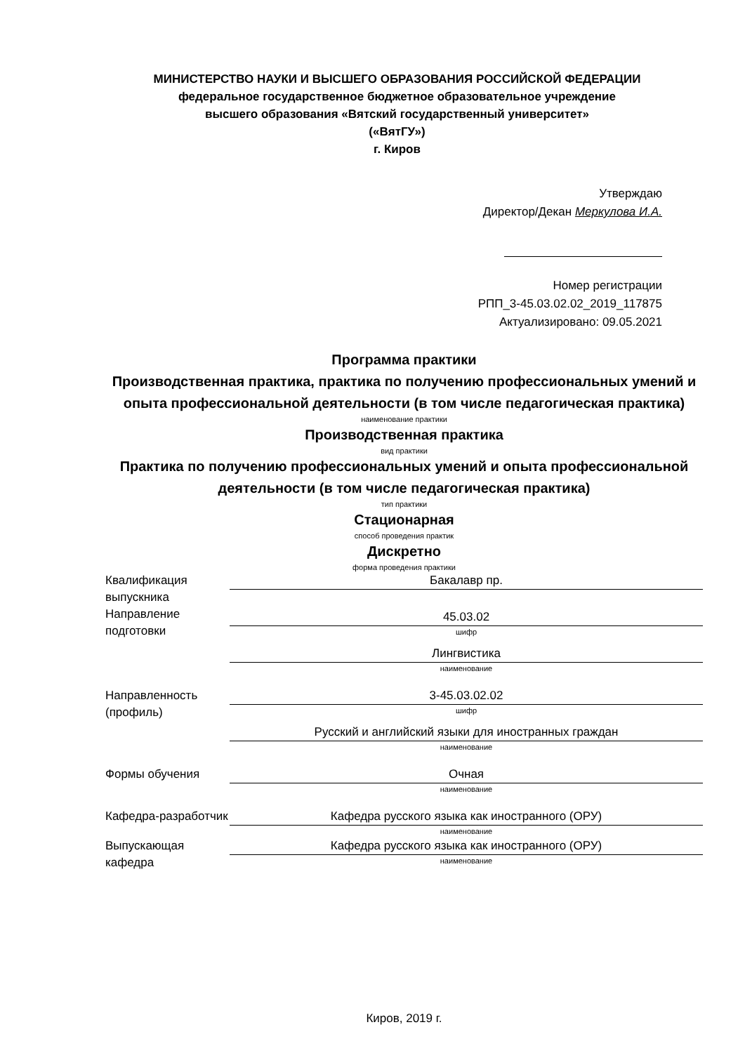МИНИСТЕРСТВО НАУКИ И ВЫСШЕГО ОБРАЗОВАНИЯ РОССИЙСКОЙ ФЕДЕРАЦИИ
федеральное государственное бюджетное образовательное учреждение
высшего образования «Вятский государственный университет»
(«ВятГУ»)
г. Киров
Утверждаю
Директор/Декан Меркулова И.А.
Номер регистрации
РПП_3-45.03.02.02_2019_117875
Актуализировано: 09.05.2021
Программа практики
Производственная практика, практика по получению профессиональных умений и опыта профессиональной деятельности (в том числе педагогическая практика)
наименование практики
Производственная практика
вид практики
Практика по получению профессиональных умений и опыта профессиональной деятельности (в том числе педагогическая практика)
тип практики
Стационарная
способ проведения практик
Дискретно
форма проведения практики
Квалификация выпускника
Бакалавр пр.
Направление подготовки
45.03.02
шифр
Лингвистика
наименование
Направленность (профиль)
3-45.03.02.02
шифр
Русский и английский языки для иностранных граждан
наименование
Формы обучения Очная
наименование
Кафедра-разработчик
Кафедра русского языка как иностранного (ОРУ)
наименование
Выпускающая кафедра
Кафедра русского языка как иностранного (ОРУ)
наименование
Киров, 2019 г.